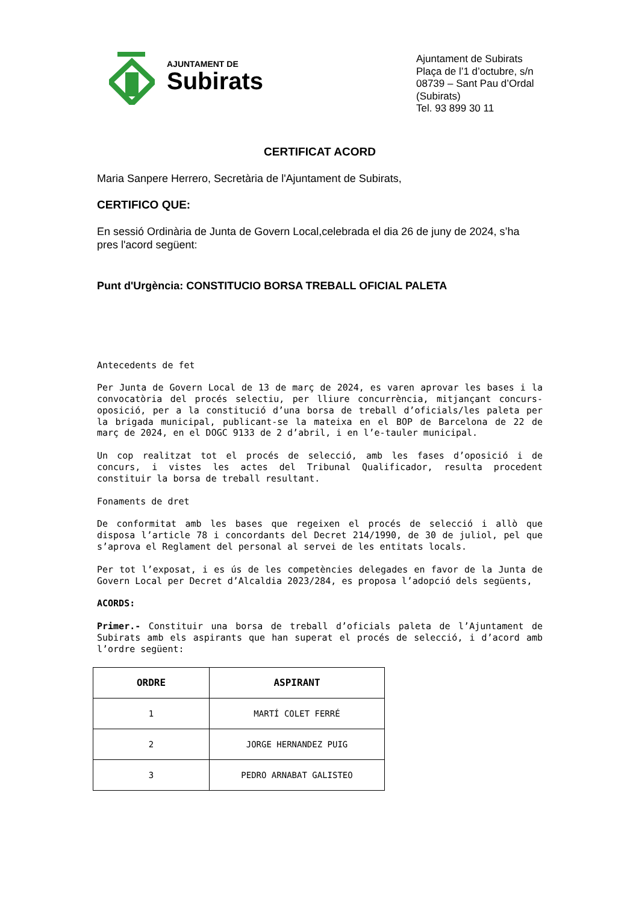AJUNTAMENT DE
Subirats
Ajuntament de Subirats
Plaça de l’1 d’octubre, s/n
08739 – Sant Pau d’Ordal (Subirats)
Tel. 93 899 30 11
CERTIFICAT ACORD
Maria Sanpere Herrero, Secretària de l'Ajuntament de Subirats,
CERTIFICO QUE:
En sessió Ordinària de Junta de Govern Local,celebrada el dia 26 de juny de 2024, s’ha pres l'acord següent:
Punt d'Urgència: CONSTITUCIO BORSA TREBALL OFICIAL PALETA
Antecedents de fet
Per Junta de Govern Local de 13 de març de 2024, es varen aprovar les bases i la convocatòria del procés selectiu, per lliure concurrència, mitjançant concurs-oposició, per a la constitució d’una borsa de treball d’oficials/les paleta per la brigada municipal, publicant-se la mateixa en el BOP de Barcelona de 22 de març de 2024, en el DOGC 9133 de 2 d’abril, i en l’e-tauler municipal.
Un cop realitzat tot el procés de selecció, amb les fases d’oposició i de concurs, i vistes les actes del Tribunal Qualificador, resulta procedent constituir la borsa de treball resultant.
Fonaments de dret
De conformitat amb les bases que regeixen el procés de selecció i allò que disposa l’article 78 i concordants del Decret 214/1990, de 30 de juliol, pel que s’aprova el Reglament del personal al servei de les entitats locals.
Per tot l’exposat, i es ús de les competències delegades en favor de la Junta de Govern Local per Decret d’Alcaldia 2023/284, es proposa l’adopció dels següents,
ACORDS:
Primer.- Constituir una borsa de treball d’oficials paleta de l’Ajuntament de Subirats amb els aspirants que han superat el procés de selecció, i d’acord amb l’ordre següent:
| ORDRE | ASPIRANT |
| --- | --- |
| 1 | MARTÍ COLET FERRÉ |
| 2 | JORGE HERNANDEZ PUIG |
| 3 | PEDRO ARNABAT GALISTEO |